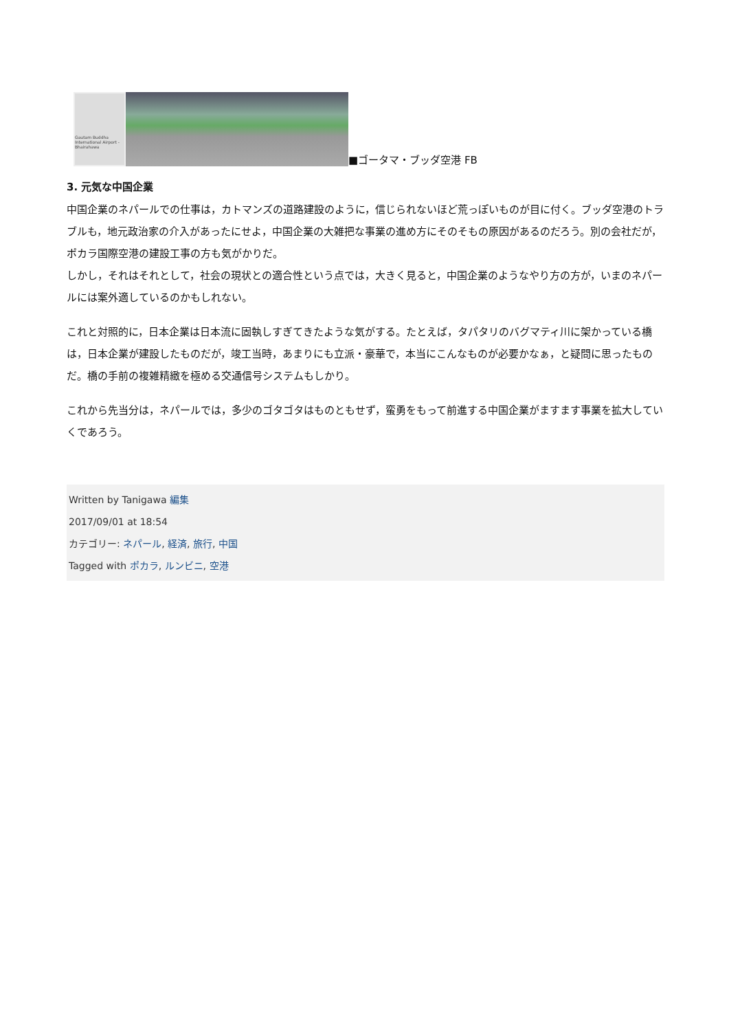Gautam Buddha International Airport - Bhairahawa
■ゴータマ・ブッダ空港 FB
3. 元気な中国企業
中国企業のネパールでの仕事は，カトマンズの道路建設のように，信じられないほど荒っぽいものが目に付く。ブッダ空港のトラブルも，地元政治家の介入があったにせよ，中国企業の大雑把な事業の進め方にそのそもの原因があるのだろう。別の会社だが，ポカラ国際空港の建設工事の方も気がかりだ。
しかし，それはそれとして，社会の現状との適合性という点では，大きく見ると，中国企業のようなやり方の方が，いまのネパールには案外適しているのかもしれない。
これと対照的に，日本企業は日本流に固執しすぎてきたような気がする。たとえば，タパタリのバグマティ川に架かっている橋は，日本企業が建設したものだが，竣工当時，あまりにも立派・豪華で，本当にこんなものが必要かなぁ，と疑問に思ったものだ。橋の手前の複雑精緻を極める交通信号システムもしかり。
これから先当分は，ネパールでは，多少のゴタゴタはものともせず，蛮勇をもって前進する中国企業がますます事業を拡大していくであろう。
Written by Tanigawa 編集
2017/09/01 at 18:54
カテゴリー: ネパール, 経済, 旅行, 中国
Tagged with ポカラ, ルンビニ, 空港